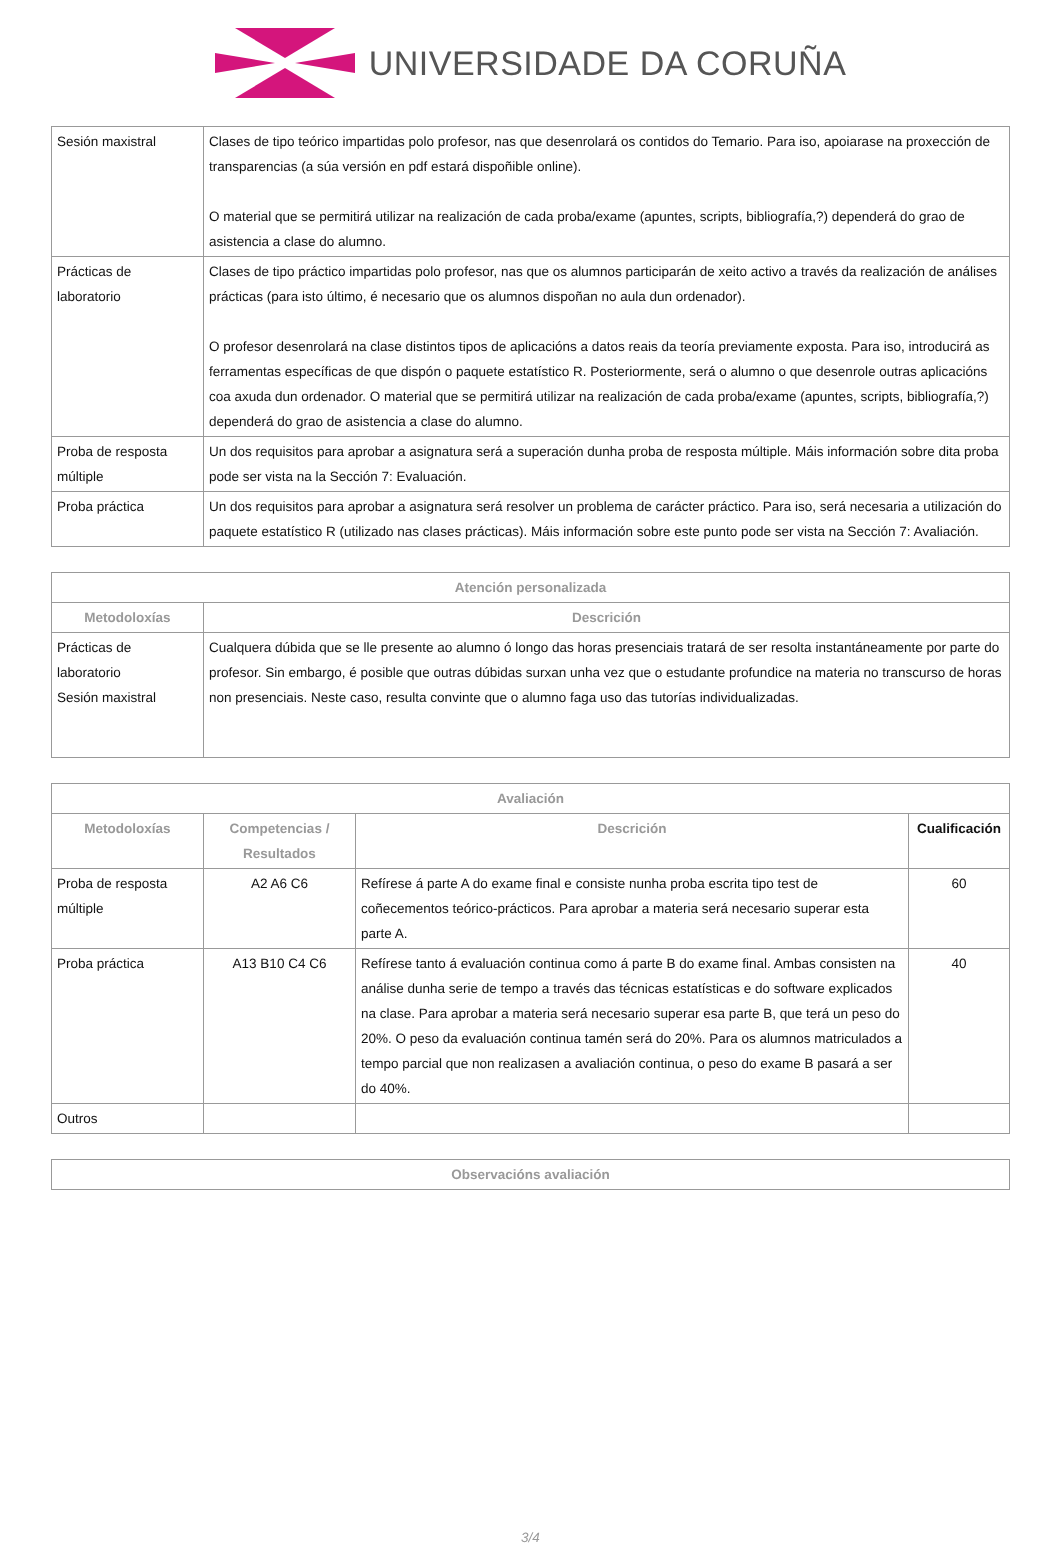UNIVERSIDADE DA CORUÑA
| Sesión maxistral | Clases de tipo teórico impartidas polo profesor, nas que desenrolará os contidos do Temario. Para iso, apoiarase na proxección de transparencias (a súa versión en pdf estará dispoñible online). O material que se permitirá utilizar na realización de cada proba/exame (apuntes, scripts, bibliografía,?) dependerá do grao de asistencia a clase do alumno. |
| Prácticas de laboratorio | Clases de tipo práctico impartidas polo profesor, nas que os alumnos participarán de xeito activo a través da realización de análises prácticas (para isto último, é necesario que os alumnos dispoñan no aula dun ordenador). O profesor desenrolará na clase distintos tipos de aplicacións a datos reais da teoría previamente exposta. Para iso, introducirá as ferramentas específicas de que dispón o paquete estatístico R. Posteriormente, será o alumno o que desenrole outras aplicacións coa axuda dun ordenador. O material que se permitirá utilizar na realización de cada proba/exame (apuntes, scripts, bibliografía,?) dependerá do grao de asistencia a clase do alumno. |
| Proba de resposta múltiple | Un dos requisitos para aprobar a asignatura será a superación dunha proba de resposta múltiple. Máis información sobre dita proba pode ser vista na la Sección 7: Evaluación. |
| Proba práctica | Un dos requisitos para aprobar a asignatura será resolver un problema de carácter práctico. Para iso, será necesaria a utilización do paquete estatístico R (utilizado nas clases prácticas). Máis información sobre este punto pode ser vista na Sección 7: Avaliación. |
| Atención personalizada | |
| --- | --- |
| Metodoloxías | Descrición |
| Prácticas de laboratorio Sesión maxistral | Cualquera dúbida que se lle presente ao alumno ó longo das horas presenciais tratará de ser resolta instantáneamente por parte do profesor. Sin embargo, é posible que outras dúbidas surxan unha vez que o estudante profundice na materia no transcurso de horas non presenciais. Neste caso, resulta convinte que o alumno faga uso das tutorías individualizadas. |
| Avaliación | | | |
| --- | --- | --- | --- |
| Metodoloxías | Competencias / Resultados | Descrición | Cualificación |
| Proba de resposta múltiple | A2 A6 C6 | Refírese á parte A do exame final e consiste nunha proba escrita tipo test de coñecementos teórico-prácticos. Para aprobar a materia será necesario superar esta parte A. | 60 |
| Proba práctica | A13 B10 C4 C6 | Refírese tanto á evaluación continua como á parte B do exame final. Ambas consisten na análise dunha serie de tempo a través das técnicas estatísticas e do software explicados na clase. Para aprobar a materia será necesario superar esa parte B, que terá un peso do 20%. O peso da evaluación continua tamén será do 20%. Para os alumnos matriculados a tempo parcial que non realizasen a avaliación continua, o peso do exame B pasará a ser do 40%. | 40 |
| Outros | | | |
| Observacións avaliación |
| --- |
3/4